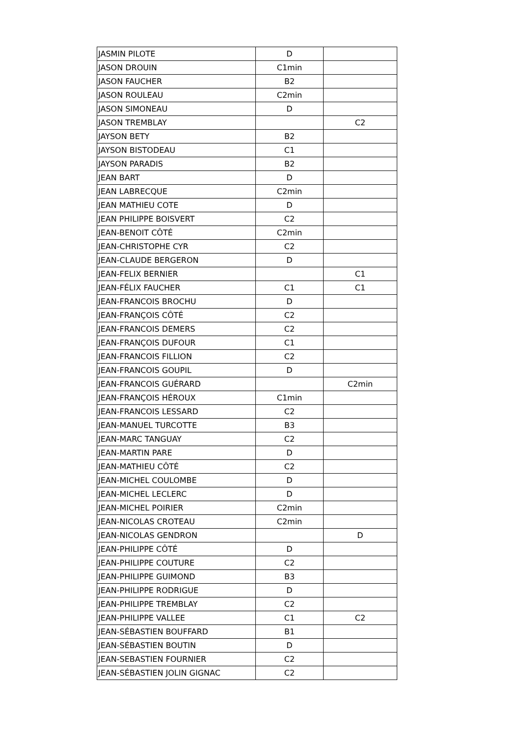| JASMIN PILOTE | D | |
| JASON DROUIN | C1min | |
| JASON FAUCHER | B2 | |
| JASON ROULEAU | C2min | |
| JASON SIMONEAU | D | |
| JASON TREMBLAY | | C2 |
| JAYSON BETY | B2 | |
| JAYSON BISTODEAU | C1 | |
| JAYSON PARADIS | B2 | |
| JEAN BART | D | |
| JEAN LABRECQUE | C2min | |
| JEAN MATHIEU COTE | D | |
| JEAN PHILIPPE BOISVERT | C2 | |
| JEAN-BENOIT CÔTÉ | C2min | |
| JEAN-CHRISTOPHE CYR | C2 | |
| JEAN-CLAUDE BERGERON | D | |
| JEAN-FELIX BERNIER | | C1 |
| JEAN-FÉLIX FAUCHER | C1 | C1 |
| JEAN-FRANCOIS BROCHU | D | |
| JEAN-FRANÇOIS CÔTÉ | C2 | |
| JEAN-FRANCOIS DEMERS | C2 | |
| JEAN-FRANÇOIS DUFOUR | C1 | |
| JEAN-FRANCOIS FILLION | C2 | |
| JEAN-FRANCOIS GOUPIL | D | |
| JEAN-FRANCOIS GUÉRARD | | C2min |
| JEAN-FRANÇOIS HÉROUX | C1min | |
| JEAN-FRANCOIS LESSARD | C2 | |
| JEAN-MANUEL TURCOTTE | B3 | |
| JEAN-MARC TANGUAY | C2 | |
| JEAN-MARTIN PARE | D | |
| JEAN-MATHIEU CÔTÉ | C2 | |
| JEAN-MICHEL COULOMBE | D | |
| JEAN-MICHEL LECLERC | D | |
| JEAN-MICHEL POIRIER | C2min | |
| JEAN-NICOLAS CROTEAU | C2min | |
| JEAN-NICOLAS GENDRON | | D |
| JEAN-PHILIPPE CÔTÉ | D | |
| JEAN-PHILIPPE COUTURE | C2 | |
| JEAN-PHILIPPE GUIMOND | B3 | |
| JEAN-PHILIPPE RODRIGUE | D | |
| JEAN-PHILIPPE TREMBLAY | C2 | |
| JEAN-PHILIPPE VALLEE | C1 | C2 |
| JEAN-SÉBASTIEN BOUFFARD | B1 | |
| JEAN-SÉBASTIEN BOUTIN | D | |
| JEAN-SEBASTIEN FOURNIER | C2 | |
| JEAN-SÉBASTIEN JOLIN GIGNAC | C2 | |